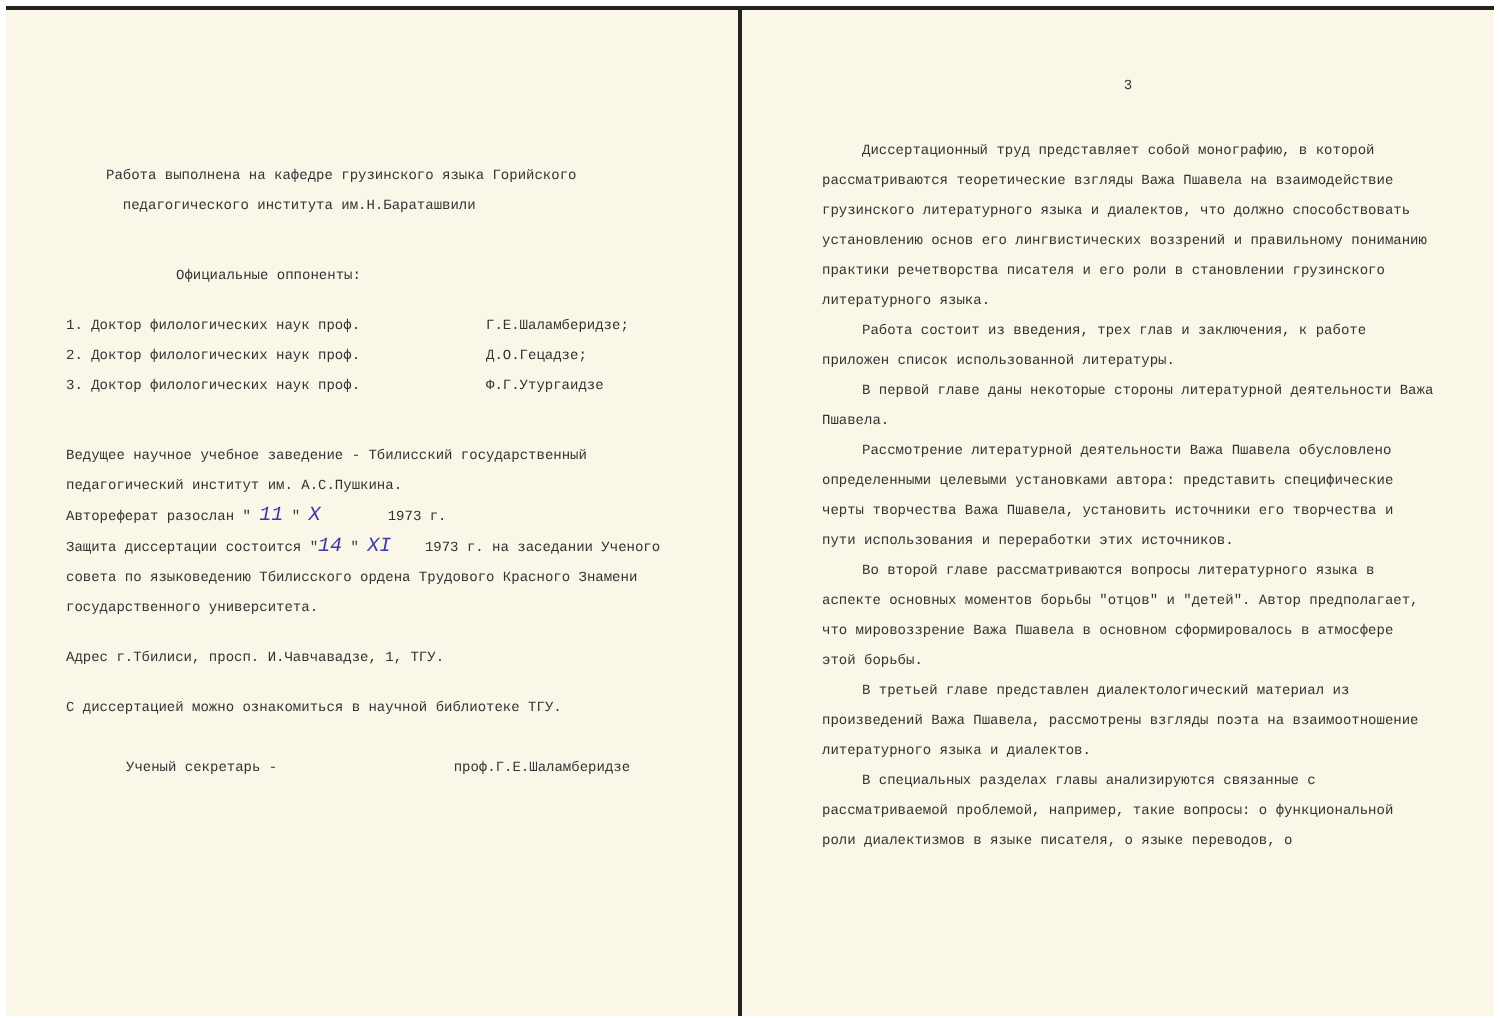Работа выполнена на кафедре грузинского языка Горийского
педагогического института им.Н.Бараташвили
Официальные оппоненты:
1. Доктор филологических наук проф. Г.Е.Шаламберидзе;
2. Доктор филологических наук проф. Д.О.Гецадзе;
3. Доктор филологических наук проф. Ф.Г.Утургаидзе
Ведущее научное учебное заведение - Тбилисский государственный педагогический институт им. А.С.Пушкина.
Автореферат разослан " 11 " X 1973 г.
Защита диссертации состоится "14 " XI 1973 г. на заседании Ученого совета по языковедению Тбилисского ордена Трудового Красного Знамени государственного университета.
Адрес г.Тбилиси, просп. И.Чавчавадзе, 1, ТГУ.
С диссертацией можно ознакомиться в научной библиотеке ТГУ.
Ученый секретарь - проф.Г.Е.Шаламберидзе
3
Диссертационный труд представляет собой монографию, в которой рассматриваются теоретические взгляды Важа Пшавела на взаимодействие грузинского литературного языка и диалектов, что должно способствовать установлению основ его лингвистических воззрений и правильному пониманию практики речетворства писателя и его роли в становлении грузинского литературного языка.
Работа состоит из введения, трех глав и заключения, к работе приложен список использованной литературы.
В первой главе даны некоторые стороны литературной деятельности Важа Пшавела.
Рассмотрение литературной деятельности Важа Пшавела обусловлено определенными целевыми установками автора: представить специфические черты творчества Важа Пшавела, установить источники его творчества и пути использования и переработки этих источников.
Во второй главе рассматриваются вопросы литературного языка в аспекте основных моментов борьбы "отцов" и "детей". Автор предполагает, что мировоззрение Важа Пшавела в основном сформировалось в атмосфере этой борьбы.
В третьей главе представлен диалектологический материал из произведений Важа Пшавела, рассмотрены взгляды поэта на взаимоотношение литературного языка и диалектов.
В специальных разделах главы анализируются связанные с рассматриваемой проблемой, например, такие вопросы: о функциональной роли диалектизмов в языке писателя, о языке переводов, о